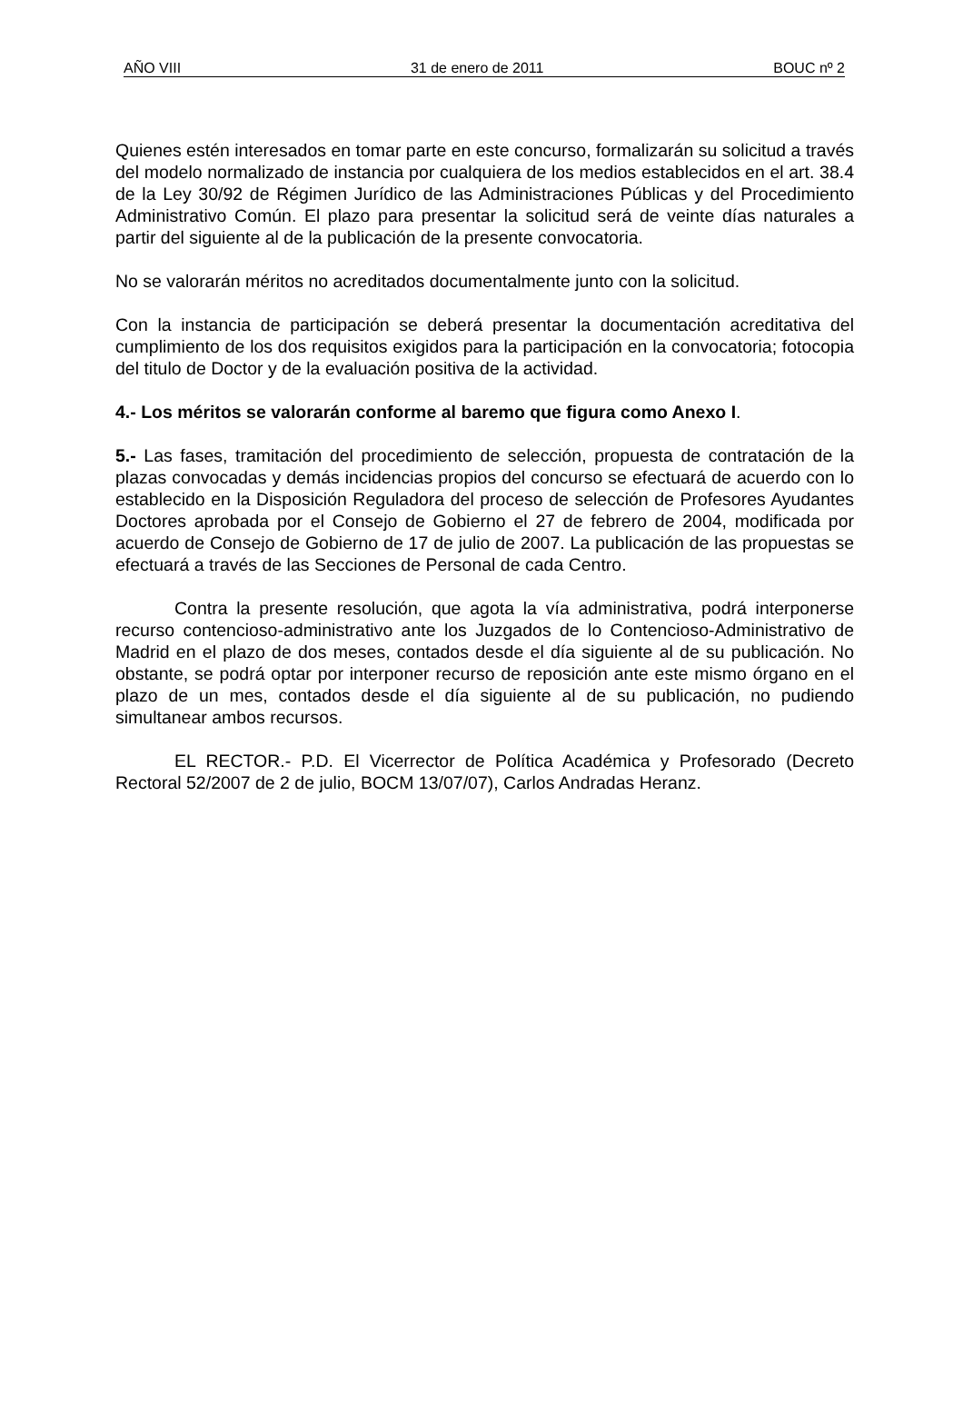AÑO VIII 31 de enero de 2011 BOUC nº 2
Quienes estén interesados en tomar parte en este concurso, formalizarán su solicitud a través del modelo normalizado de instancia por cualquiera de los medios establecidos en el art. 38.4 de la Ley 30/92 de Régimen Jurídico de las Administraciones Públicas y del Procedimiento Administrativo Común. El plazo para presentar la solicitud será de veinte días naturales a partir del siguiente al de la publicación de la presente convocatoria.
No se valorarán méritos no acreditados documentalmente junto con la solicitud.
Con la instancia de participación se deberá presentar la documentación acreditativa del cumplimiento de los dos requisitos exigidos para la participación en la convocatoria; fotocopia del titulo de Doctor y de la evaluación positiva de la actividad.
4.- Los méritos se valorarán conforme al baremo que figura como Anexo I.
5.- Las fases, tramitación del procedimiento de selección, propuesta de contratación de la plazas convocadas y demás incidencias propios del concurso se efectuará de acuerdo con lo establecido en la Disposición Reguladora del proceso de selección de Profesores Ayudantes Doctores aprobada por el Consejo de Gobierno el 27 de febrero de 2004, modificada por acuerdo de Consejo de Gobierno de 17 de julio de 2007. La publicación de las propuestas se efectuará a través de las Secciones de Personal de cada Centro.
Contra la presente resolución, que agota la vía administrativa, podrá interponerse recurso contencioso-administrativo ante los Juzgados de lo Contencioso-Administrativo de Madrid en el plazo de dos meses, contados desde el día siguiente al de su publicación. No obstante, se podrá optar por interponer recurso de reposición ante este mismo órgano en el plazo de un mes, contados desde el día siguiente al de su publicación, no pudiendo simultanear ambos recursos.
EL RECTOR.- P.D. El Vicerrector de Política Académica y Profesorado (Decreto Rectoral 52/2007 de 2 de julio, BOCM 13/07/07), Carlos Andradas Heranz.